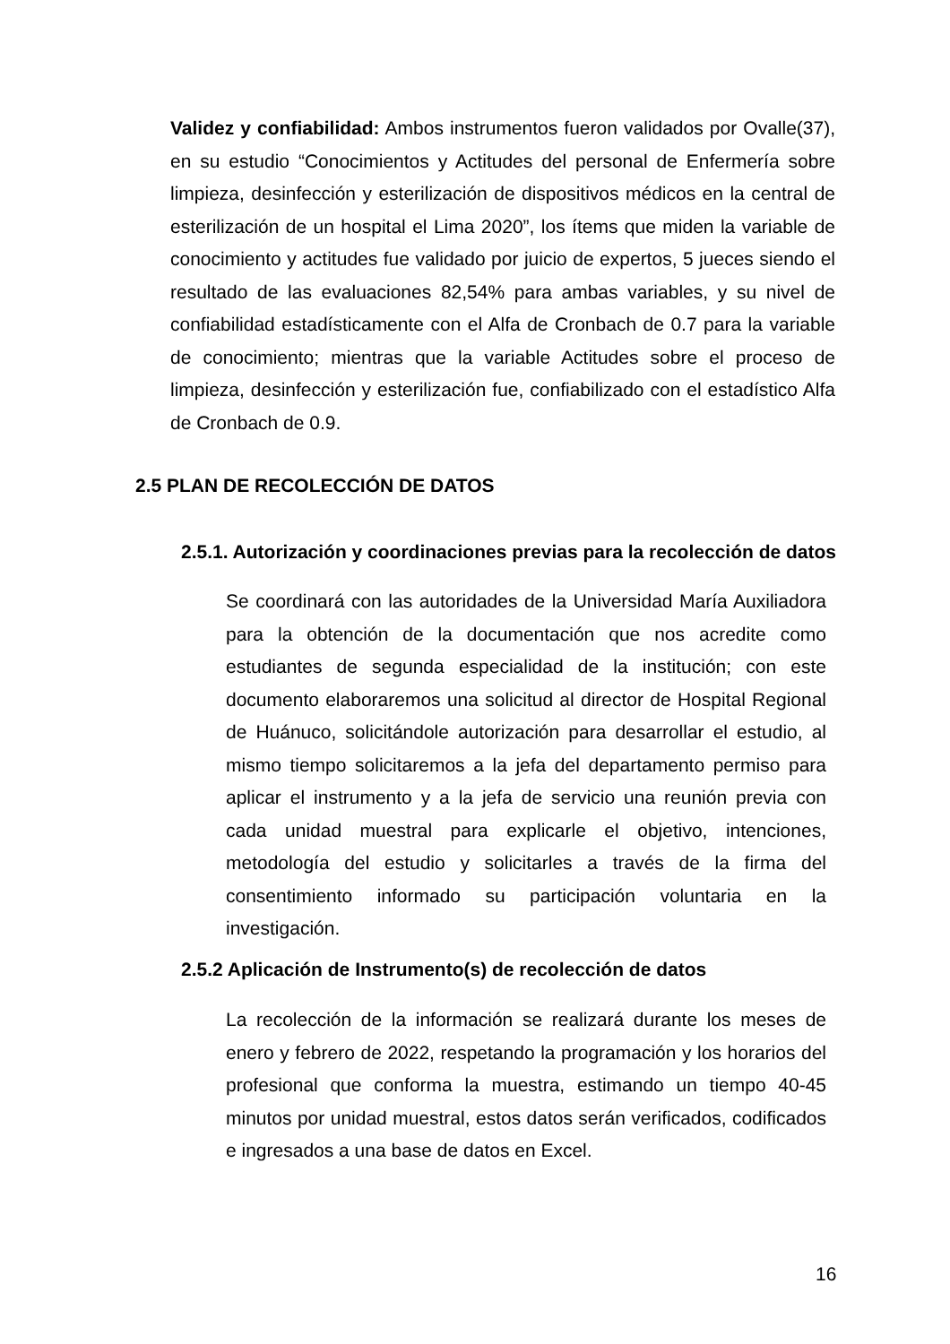Validez y confiabilidad: Ambos instrumentos fueron validados por Ovalle(37), en su estudio “Conocimientos y Actitudes del personal de Enfermería sobre limpieza, desinfección y esterilización de dispositivos médicos en la central de esterilización de un hospital el Lima 2020”, los ítems que miden la variable de conocimiento y actitudes fue validado por juicio de expertos, 5 jueces siendo el resultado de las evaluaciones 82,54% para ambas variables, y su nivel de confiabilidad estadísticamente con el Alfa de Cronbach de 0.7 para la variable de conocimiento; mientras que la variable Actitudes sobre el proceso de limpieza, desinfección y esterilización fue, confiabilizado con el estadístico Alfa de Cronbach de 0.9.
2.5 PLAN DE RECOLECCIÓN DE DATOS
2.5.1. Autorización y coordinaciones previas para la recolección de datos
Se coordinará con las autoridades de la Universidad María Auxiliadora para la obtención de la documentación que nos acredite como estudiantes de segunda especialidad de la institución; con este documento elaboraremos una solicitud al director de Hospital Regional de Huánuco, solicitándole autorización para desarrollar el estudio, al mismo tiempo solicitaremos a la jefa del departamento permiso para aplicar el instrumento y a la jefa de servicio una reunión previa con cada unidad muestral para explicarle el objetivo, intenciones, metodología del estudio y solicitarles a través de la firma del consentimiento informado su participación voluntaria en la investigación.
2.5.2 Aplicación de Instrumento(s) de recolección de datos
La recolección de la información se realizará durante los meses de enero y febrero de 2022, respetando la programación y los horarios del profesional que conforma la muestra, estimando un tiempo 40-45 minutos por unidad muestral, estos datos serán verificados, codificados e ingresados a una base de datos en Excel.
16